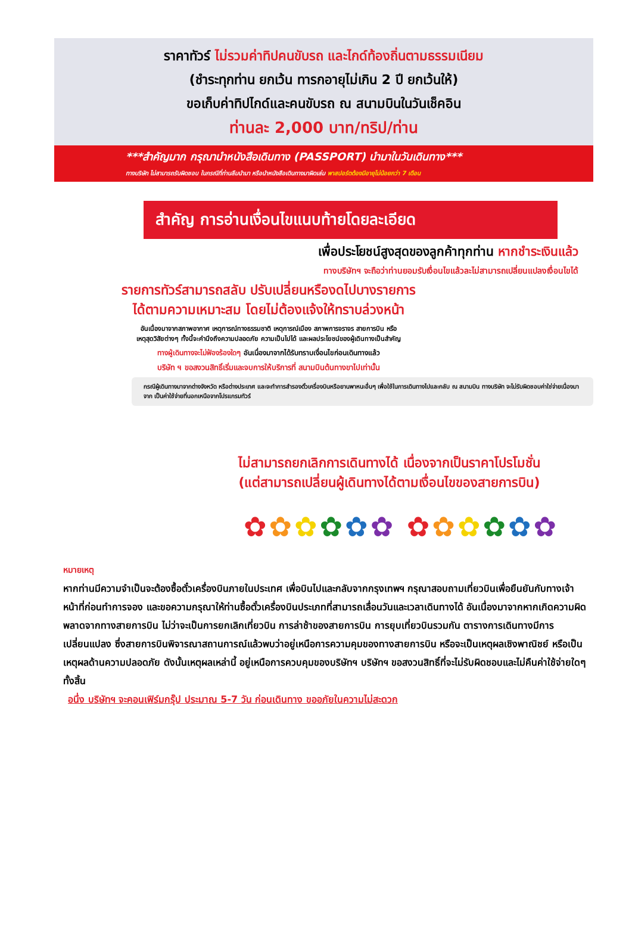ราคาทัวร์ ไม่รวมค่าทิปคนขับรถ และไกด์ท้องถิ่นตามธรรมเนียม
(ชำระทุกท่าน ยกเว้น ทารกอายุไม่เกิน 2 ปี ยกเว้นให้)
ขอเก็บค่าทิปไกด์และคนขับรถ ณ สนามบินในวันเช็คอิน
ท่านละ 2,000 บาท/ทริป/ท่าน
***สำคัญมาก กรุณานำหนังสือเดินทาง (PASSPORT) นำมาในวันเดินทาง***
ทางบริษัท ไม่สามารถรับผิดชอบ ในกรณีที่ท่านลืมนำมา หรือนำหนังสือเดินทางมาผิดเล่ม พาสปอร์ตต้องมีอายุไม่น้อยกว่า 7 เดือน
สำคัญ การอ่านเงื่อนไขแนบท้ายโดยละเอียด
เพื่อประโยชน์สูงสุดของลูกค้าทุกท่าน หากชำระเงินแล้ว
ทางบริษัทฯ จะถือว่าท่านยอมรับเงื่อนไขแล้วละไม่สามารถเปลี่ยนแปลงเงื่อนไขได้
รายการทัวร์สามารถสลับ ปรับเปลี่ยนหรืองดไปบางรายการ
ได้ตามความเหมาะสม โดยไม่ต้องแจ้งให้ทราบล่วงหน้า
อันเนื่องมาจากสภาพอากาศ เหตุการณ์ทางธรรมชาติ เหตุการณ์เมือง สภาพการจราจร สายการบิน หรือ
เหตุสุดวิสัยต่างๆ ทั้งนี้จะคำนึงถึงความปลอดภัย ความเป็นไปได้ และผลประโยชน์ของผู้เดินทางเป็นสำคัญ
ทางผู้เดินทางจะไม่ฟ้องร้องใดๆ อันเนื่องมาจากได้รับทราบเงื่อนไขก่อนเดินทางแล้ว
บริษัท ฯ ขอสงวนสิทธิ์เริ่มและจบการให้บริการที่ สนามบินต้นทางขาไปเท่านั้น
กรณีผู้เดินทางมาจากต่างจังหวัด หรือต่างประเทศ และจะทำการสำรองตั๋วเครื่องบินหรือยานพาหนะอื่นๆ เพื่อใช้ในการเดินทางไปและกลับ ณ สนามบิน ทางบริษัท จะไม่รับผิดชอบค่าใช่จ่ายเนื่องมาจาก เป็นค่าใช้จ่ายที่นอกเหนือจากโปรแกรมทัวร์
ไม่สามารถยกเลิกการเดินทางได้ เนื่องจากเป็นราคาโปรโมชั่น
(แต่สามารถเปลี่ยนผู้เดินทางได้ตามเงื่อนไขของสายการบิน)
✿✿✿✿✿✿ ✿✿✿✿✿✿
หมายเหตุ
หากท่านมีความจำเป็นจะต้องซื้อตั๋วเครื่องบินภายในประเทศ เพื่อบินไปและกลับจากกรุงเทพฯ กรุณาสอบถามเที่ยวบินเพื่อยืนยันกับทางเจ้าหน้าที่ก่อนทำการจอง และขอความกรุณาให้ท่านซื้อตั๋วเครื่องบินประเภทที่สามารถเลื่อนวันและเวลาเดินทางได้ อันเนื่องมาจากหากเกิดความผิดพลาดจากทางสายการบิน ไม่ว่าจะเป็นการยกเลิกเที่ยวบิน การล่าช้าของสายการบิน การยุบเที่ยวบินรวมกัน ตารางการเดินทางมีการเปลี่ยนแปลง ซึ่งสายการบินพิจารณาสถานการณ์แล้วพบว่าอยู่เหนือการความคุมของทางสายการบิน หรือจะเป็นเหตุผลเชิงพาณิชย์ หรือเป็นเหตุผลด้านความปลอดภัย ดังนั้นเหตุผลเหล่านี้ อยู่เหนือการควบคุมของบริษัทฯ บริษัทฯ ขอสงวนสิทธิ์ที่จะไม่รับผิดชอบและไม่คืนค่าใช้จ่ายใดๆ ทั้งสิ้น
อนึ่ง บริษัทฯ จะคอนเฟิร์มกรุ๊ป ประมาณ 5-7 วัน ก่อนเดินทาง ขออภัยในความไม่สะดวก